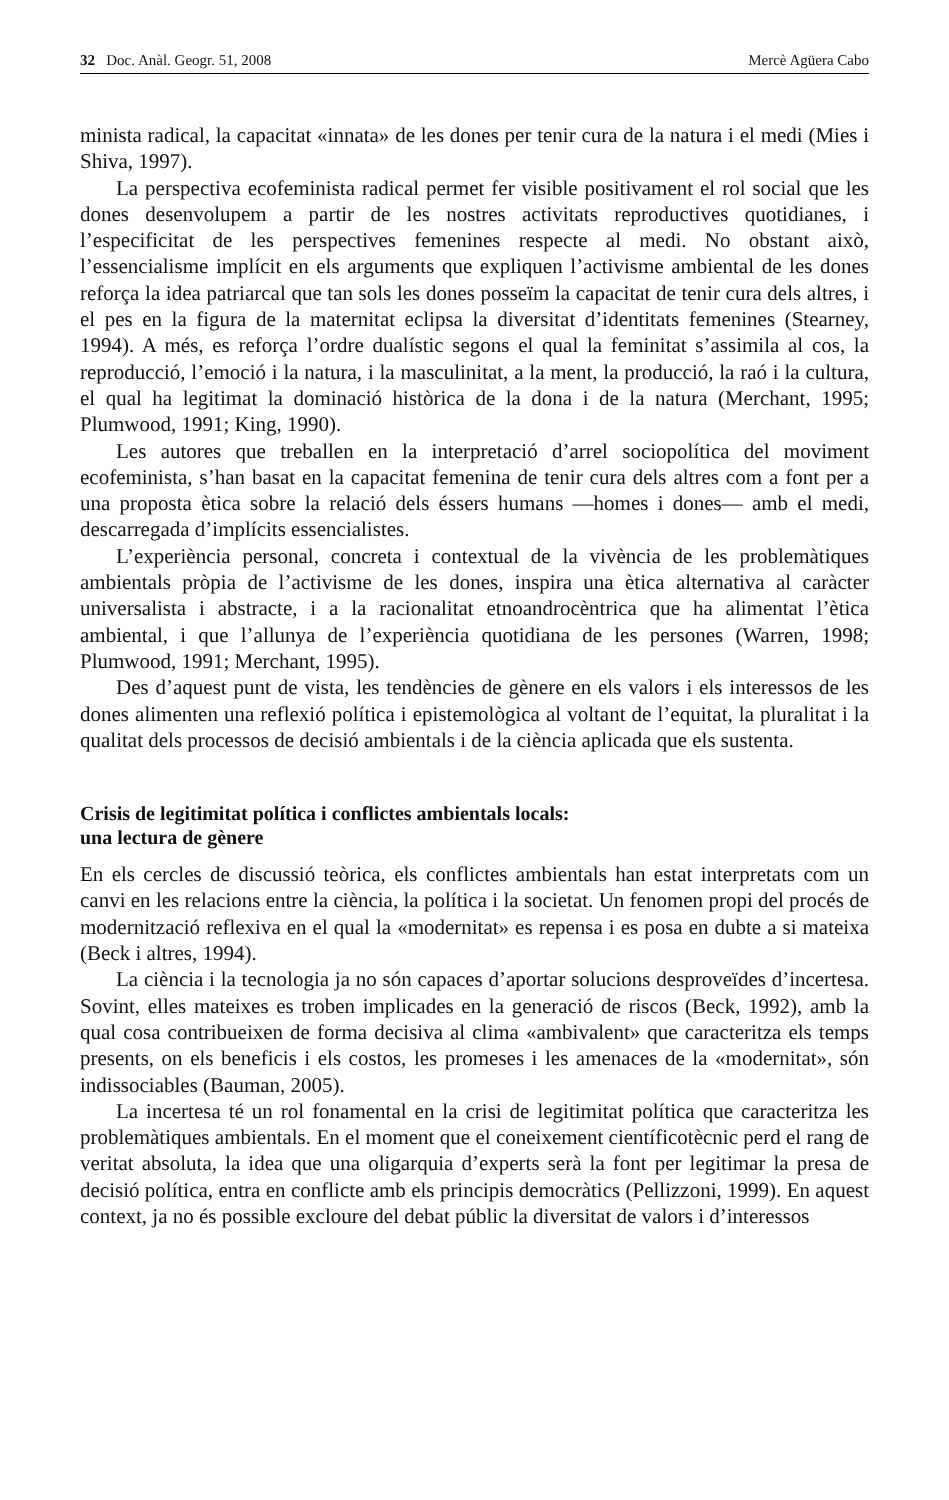32 Doc. Anàl. Geogr. 51, 2008 Mercè Agüera Cabo
minista radical, la capacitat «innata» de les dones per tenir cura de la natura i el medi (Mies i Shiva, 1997).
La perspectiva ecofeminista radical permet fer visible positivament el rol social que les dones desenvolupem a partir de les nostres activitats reproductives quotidianes, i l’especificitat de les perspectives femenines respecte al medi. No obstant això, l’essencialisme implícit en els arguments que expliquen l’activisme ambiental de les dones reforça la idea patriarcal que tan sols les dones posseïm la capacitat de tenir cura dels altres, i el pes en la figura de la maternitat eclipsa la diversitat d’identitats femenines (Stearney, 1994). A més, es reforça l’ordre dualístic segons el qual la feminitat s’assimila al cos, la reproducció, l’emoció i la natura, i la masculinitat, a la ment, la producció, la raó i la cultura, el qual ha legitimat la dominació històrica de la dona i de la natura (Merchant, 1995; Plumwood, 1991; King, 1990).
Les autores que treballen en la interpretació d’arrel sociopolítica del moviment ecofeminista, s’han basat en la capacitat femenina de tenir cura dels altres com a font per a una proposta ètica sobre la relació dels éssers humans —homes i dones— amb el medi, descarregada d’implícits essencialistes.
L’experiència personal, concreta i contextual de la vivència de les problemàtiques ambientals pròpia de l’activisme de les dones, inspira una ètica alternativa al caràcter universalista i abstracte, i a la racionalitat etnoandrocèntrica que ha alimentat l’ètica ambiental, i que l’allunya de l’experiència quotidiana de les persones (Warren, 1998; Plumwood, 1991; Merchant, 1995).
Des d’aquest punt de vista, les tendències de gènere en els valors i els interessos de les dones alimenten una reflexió política i epistemològica al voltant de l’equitat, la pluralitat i la qualitat dels processos de decisió ambientals i de la ciència aplicada que els sustenta.
Crisis de legitimitat política i conflictes ambientals locals:
una lectura de gènere
En els cercles de discussió teòrica, els conflictes ambientals han estat interpretats com un canvi en les relacions entre la ciència, la política i la societat. Un fenomen propi del procés de modernització reflexiva en el qual la «modernitat» es repensa i es posa en dubte a si mateixa (Beck i altres, 1994).
La ciència i la tecnologia ja no són capaces d’aportar solucions desproveïdes d’incertesa. Sovint, elles mateixes es troben implicades en la generació de riscos (Beck, 1992), amb la qual cosa contribueixen de forma decisiva al clima «ambivalent» que caracteritza els temps presents, on els beneficis i els costos, les promeses i les amenaces de la «modernitat», són indissociables (Bauman, 2005).
La incertesa té un rol fonamental en la crisi de legitimitat política que caracteritza les problemàtiques ambientals. En el moment que el coneixement científicotècnic perd el rang de veritat absoluta, la idea que una oligarquia d’experts serà la font per legitimar la presa de decisió política, entra en conflicte amb els principis democràtics (Pellizzoni, 1999). En aquest context, ja no és possible excloure del debat públic la diversitat de valors i d’interessos